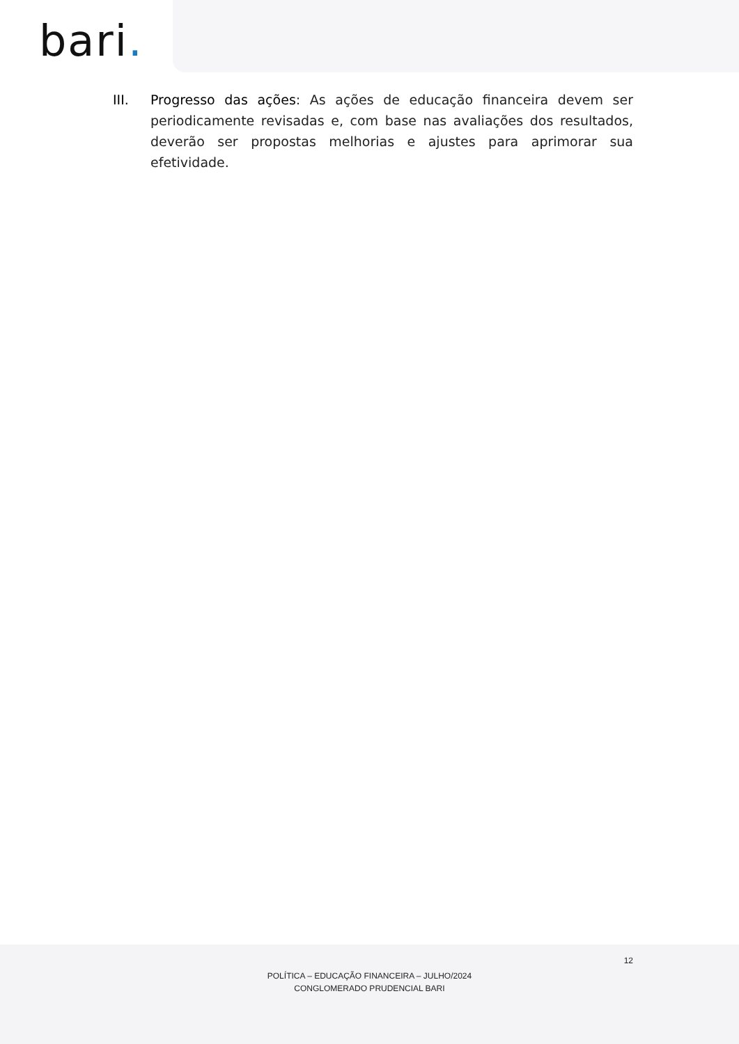bari.
III. Progresso das ações: As ações de educação financeira devem ser periodicamente revisadas e, com base nas avaliações dos resultados, deverão ser propostas melhorias e ajustes para aprimorar sua efetividade.
12
POLÍTICA – EDUCAÇÃO FINANCEIRA – JULHO/2024
CONGLOMERADO PRUDENCIAL BARI